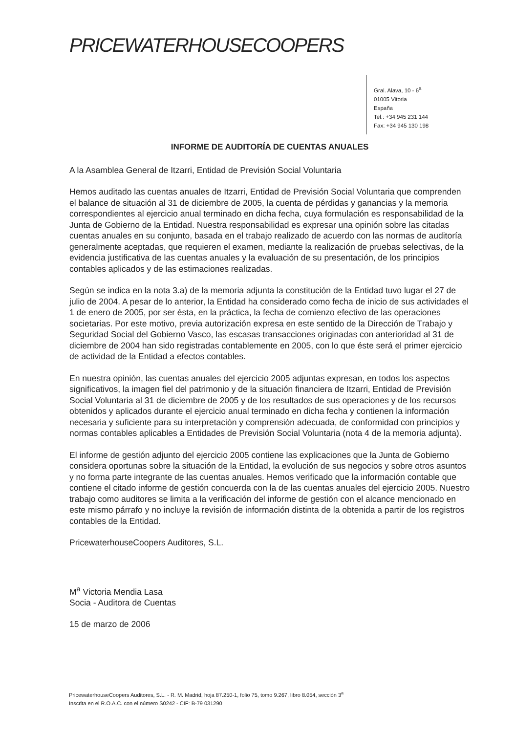PRICEWATERHOUSECOOPERS
Gral. Alava, 10 - 6<sup>a</sup>
01005 Vitoria
España
Tel.: +34 945 231 144
Fax: +34 945 130 198
INFORME DE AUDITORÍA DE CUENTAS ANUALES
A la Asamblea General de Itzarri, Entidad de Previsión Social Voluntaria
Hemos auditado las cuentas anuales de Itzarri, Entidad de Previsión Social Voluntaria que comprenden el balance de situación al 31 de diciembre de 2005, la cuenta de pérdidas y ganancias y la memoria correspondientes al ejercicio anual terminado en dicha fecha, cuya formulación es responsabilidad de la Junta de Gobierno de la Entidad. Nuestra responsabilidad es expresar una opinión sobre las citadas cuentas anuales en su conjunto, basada en el trabajo realizado de acuerdo con las normas de auditoría generalmente aceptadas, que requieren el examen, mediante la realización de pruebas selectivas, de la evidencia justificativa de las cuentas anuales y la evaluación de su presentación, de los principios contables aplicados y de las estimaciones realizadas.
Según se indica en la nota 3.a) de la memoria adjunta la constitución de la Entidad tuvo lugar el 27 de julio de 2004. A pesar de lo anterior, la Entidad ha considerado como fecha de inicio de sus actividades el 1 de enero de 2005, por ser ésta, en la práctica, la fecha de comienzo efectivo de las operaciones societarias. Por este motivo, previa autorización expresa en este sentido de la Dirección de Trabajo y Seguridad Social del Gobierno Vasco, las escasas transacciones originadas con anterioridad al 31 de diciembre de 2004 han sido registradas contablemente en 2005, con lo que éste será el primer ejercicio de actividad de la Entidad a efectos contables.
En nuestra opinión, las cuentas anuales del ejercicio 2005 adjuntas expresan, en todos los aspectos significativos, la imagen fiel del patrimonio y de la situación financiera de Itzarri, Entidad de Previsión Social Voluntaria al 31 de diciembre de 2005 y de los resultados de sus operaciones y de los recursos obtenidos y aplicados durante el ejercicio anual terminado en dicha fecha y contienen la información necesaria y suficiente para su interpretación y comprensión adecuada, de conformidad con principios y normas contables aplicables a Entidades de Previsión Social Voluntaria (nota 4 de la memoria adjunta).
El informe de gestión adjunto del ejercicio 2005 contiene las explicaciones que la Junta de Gobierno considera oportunas sobre la situación de la Entidad, la evolución de sus negocios y sobre otros asuntos y no forma parte integrante de las cuentas anuales. Hemos verificado que la información contable que contiene el citado informe de gestión concuerda con la de las cuentas anuales del ejercicio 2005. Nuestro trabajo como auditores se limita a la verificación del informe de gestión con el alcance mencionado en este mismo párrafo y no incluye la revisión de información distinta de la obtenida a partir de los registros contables de la Entidad.
PricewaterhouseCoopers Auditores, S.L.
M<sup>a</sup> Victoria Mendia Lasa
Socia - Auditora de Cuentas
15 de marzo de 2006
PricewaterhouseCoopers Auditores, S.L. - R. M. Madrid, hoja 87.250-1, folio 75, tomo 9.267, libro 8.054, sección 3<sup>a</sup>
Inscrita en el R.O.A.C. con el número S0242 - CIF: B-79 031290